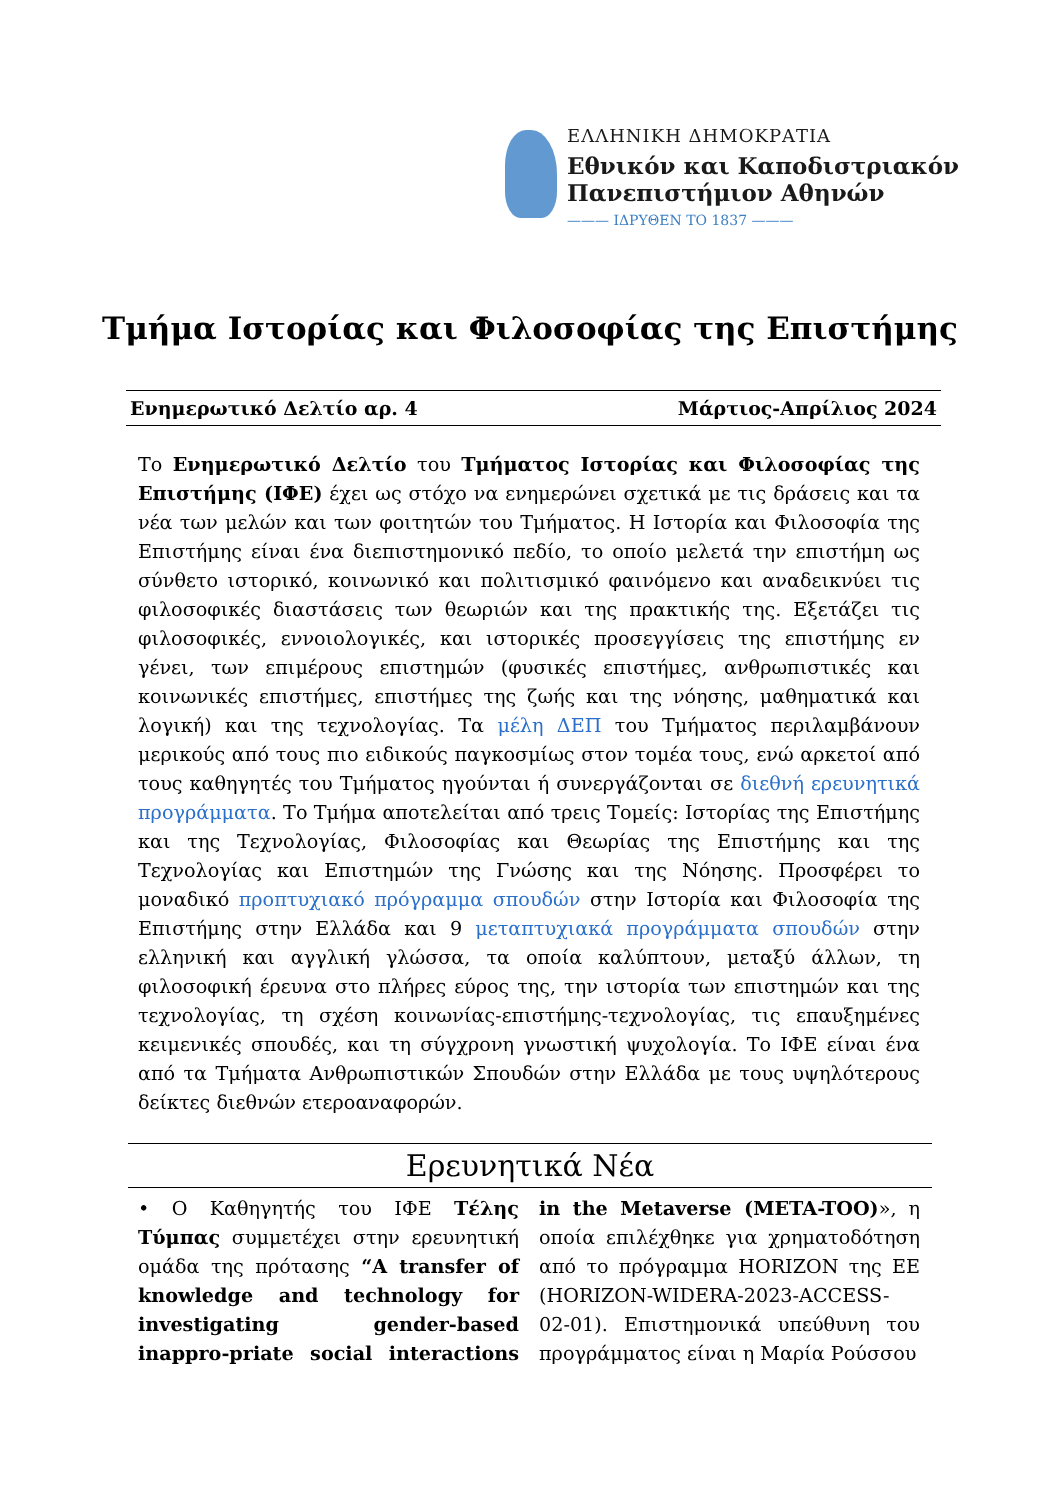ΕΛΛΗΝΙΚΗ ΔΗΜΟΚΡΑΤΙΑ
Εθνικόν και Καποδιστριακόν
Πανεπιστήμιον Αθηνών
——— ΙΔΡΥΘΕΝ ΤΟ 1837 ———
Τμήμα Ιστορίας και Φιλοσοφίας της Επιστήμης
Ενημερωτικό Δελτίο αρ. 4 Μάρτιος-Απρίλιος 2024
Το Ενημερωτικό Δελτίο του Τμήματος Ιστορίας και Φιλοσοφίας της Επιστήμης (ΙΦΕ) έχει ως στόχο να ενημερώνει σχετικά με τις δράσεις και τα νέα των μελών και των φοιτητών του Τμήματος. Η Ιστορία και Φιλοσοφία της Επιστήμης είναι ένα διεπιστημονικό πεδίο, το οποίο μελετά την επιστήμη ως σύνθετο ιστορικό, κοινωνικό και πολιτισμικό φαινόμενο και αναδεικνύει τις φιλοσοφικές διαστάσεις των θεωριών και της πρακτικής της. Εξετάζει τις φιλοσοφικές, εννοιολογικές, και ιστορικές προσεγγίσεις της επιστήμης εν γένει, των επιμέρους επιστημών (φυσικές επιστήμες, ανθρωπιστικές και κοινωνικές επιστήμες, επιστήμες της ζωής και της νόησης, μαθηματικά και λογική) και της τεχνολογίας. Τα μέλη ΔΕΠ του Τμήματος περιλαμβάνουν μερικούς από τους πιο ειδικούς παγκοσμίως στον τομέα τους, ενώ αρκετοί από τους καθηγητές του Τμήματος ηγούνται ή συνεργάζονται σε διεθνή ερευνητικά προγράμματα. Το Τμήμα αποτελείται από τρεις Τομείς: Ιστορίας της Επιστήμης και της Τεχνολογίας, Φιλοσοφίας και Θεωρίας της Επιστήμης και της Τεχνολογίας και Επιστημών της Γνώσης και της Νόησης. Προσφέρει το μοναδικό προπτυχιακό πρόγραμμα σπουδών στην Ιστορία και Φιλοσοφία της Επιστήμης στην Ελλάδα και 9 μεταπτυχιακά προγράμματα σπουδών στην ελληνική και αγγλική γλώσσα, τα οποία καλύπτουν, μεταξύ άλλων, τη φιλοσοφική έρευνα στο πλήρες εύρος της, την ιστορία των επιστημών και της τεχνολογίας, τη σχέση κοινωνίας-επιστήμης-τεχνολογίας, τις επαυξημένες κειμενικές σπουδές, και τη σύγχρονη γνωστική ψυχολογία. Το ΙΦΕ είναι ένα από τα Τμήματα Ανθρωπιστικών Σπουδών στην Ελλάδα με τους υψηλότερους δείκτες διεθνών ετεροαναφορών.
Ερευνητικά Νέα
• Ο Καθηγητής του ΙΦΕ Τέλης Τύμπας συμμετέχει στην ερευνητική ομάδα της πρότασης “A transfer of knowledge and technology for investigating gender-based inappro-priate social interactions in the Metaverse (META-TOO)», η οποία επιλέχθηκε για χρηματοδότηση από το πρόγραμμα HORIZON της ΕΕ (HORIZON-WIDERA-2023-ACCESS-02-01). Επιστημονικά υπεύθυνη του προγράμματος είναι η Μαρία Ρούσσου